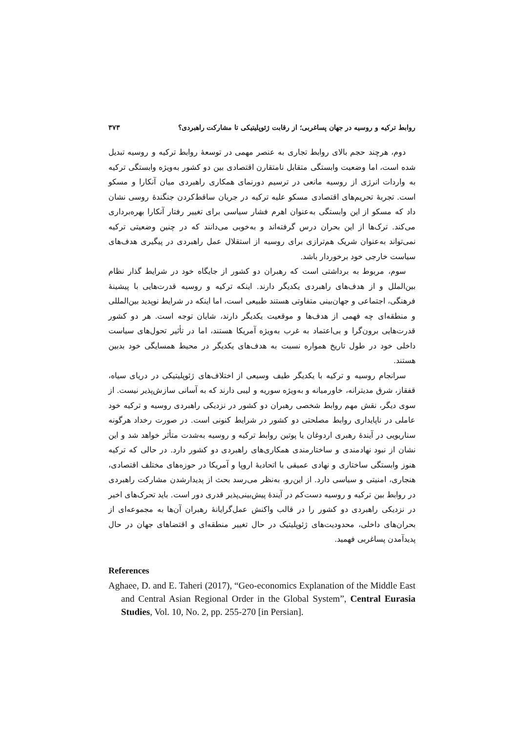روابط ترکیه و روسیه در جهان پساغربی؛ از رقابت ژئوپلیتیکی تا مشارکت راهبردی؟ ۳۷۳
دوم، هرچند حجم بالای روابط تجاری به عنصر مهمی در توسعهٔ روابط ترکیه و روسیه تبدیل شده است، اما وضعیت وابستگی متقابل نامتقارن اقتصادی بین دو کشور به‌ویژه وابستگی ترکیه به واردات انرژی از روسیه مانعی در ترسیم دورنمای همکاری راهبردی میان آنکارا و مسکو است. تجربهٔ تحریم‌های اقتصادی مسکو علیه ترکیه در جریان ساقط‌کردن جنگندهٔ روسی نشان داد که مسکو از این وابستگی به‌عنوان اهرم فشار سیاسی برای تغییر رفتار آنکارا بهره‌برداری می‌کند. ترک‌ها از این بحران درس گرفته‌اند و به‌خوبی می‌دانند که در چنین وضعیتی ترکیه نمی‌تواند به‌عنوان شریک هم‌ترازی برای روسیه از استقلال عمل راهبردی در پیگیری هدف‌های سیاست خارجی خود برخوردار باشد.
سوم، مربوط به برداشتی است که رهبران دو کشور از جایگاه خود در شرایط گذار نظام بین‌الملل و از هدف‌های راهبردی یکدیگر دارند. اینکه ترکیه و روسیه قدرت‌هایی با پیشینهٔ فرهنگی، اجتماعی و جهان‌بینی متفاوتی هستند طبیعی است، اما اینکه در شرایط نوپدید بین‌المللی و منطقه‌ای چه فهمی از هدف‌ها و موقعیت یکدیگر دارند، شایان توجه است. هر دو کشور قدرت‌هایی برون‌گرا و بی‌اعتماد به غرب به‌ویژه آمریکا هستند، اما در تأثیر تحول‌های سیاست داخلی خود در طول تاریخ همواره نسبت به هدف‌های یکدیگر در محیط همسایگی خود بدبین هستند.
سرانجام روسیه و ترکیه با یکدیگر طیف وسیعی از اختلاف‌های ژئوپلیتیکی در دریای سیاه، قفقاز، شرق مدیترانه، خاورمیانه و به‌ویژه سوریه و لیبی دارند که به آسانی سازش‌پذیر نیست. از سوی دیگر، نقش مهم روابط شخصی رهبران دو کشور در نزدیکی راهبردی روسیه و ترکیه خود عاملی در ناپایداری روابط مصلحتی دو کشور در شرایط کنونی است. در صورت رخداد هرگونه سناریویی در آیندهٔ رهبری اردوغان یا پوتین روابط ترکیه و روسیه به‌شدت متأثر خواهد شد و این نشان از نبود نهادمندی و ساختارمندی همکاری‌های راهبردی دو کشور دارد. در حالی که ترکیه هنوز وابستگی ساختاری و نهادی عمیقی با اتحادیهٔ اروپا و آمریکا در حوزه‌های مختلف اقتصادی، هنجاری، امنیتی و سیاسی دارد. از این‌رو، به‌نظر می‌رسد بحث از پدیدارشدن مشارکت راهبردی در روابط بین ترکیه و روسیه دست‌کم در آیندهٔ پیش‌بینی‌پذیر قدری دور است. باید تحرک‌های اخیر در نزدیکی راهبردی دو کشور را در قالب واکنش عمل‌گرایانهٔ رهبران آن‌ها به مجموعه‌ای از بحران‌های داخلی، محدودیت‌های ژئوپلیتیک در حال تغییر منطقه‌ای و اقتضاهای جهان در حال پدیدآمدن پساغربی فهمید.
References
Aghaee, D. and E. Taheri (2017), “Geo-economics Explanation of the Middle East and Central Asian Regional Order in the Global System”, Central Eurasia Studies, Vol. 10, No. 2, pp. 255-270 [in Persian].